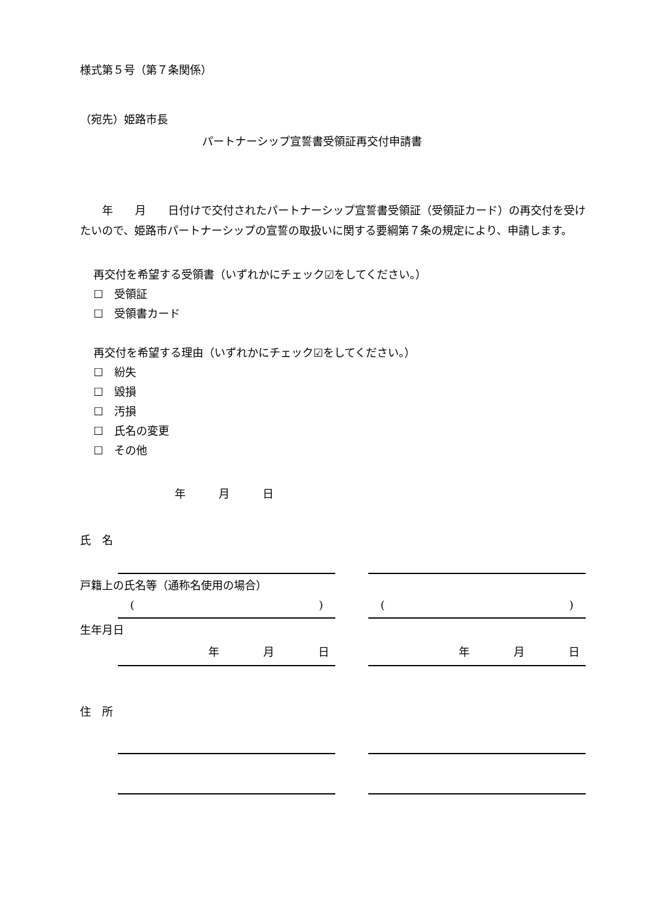様式第５号（第７条関係）
（宛先）姫路市長
パートナーシップ宣誓書受領証再交付申請書
　　年　　月　　日付けで交付されたパートナーシップ宣誓書受領証（受領証カード）の再交付を受けたいので、姫路市パートナーシップの宣誓の取扱いに関する要綱第７条の規定により、申請します。
再交付を希望する受領書（いずれかにチェック☑をしてください。）
☐　受領証
☐　受領書カード
再交付を希望する理由（いずれかにチェック☑をしてください。）
☐　紛失
☐　毀損
☐　汚損
☐　氏名の変更
☐　その他
年　　　月　　　日
氏　名
戸籍上の氏名等（通称名使用の場合）
() ()
生年月日
年　　　　月　　　　日 年　　　　月　　　　日
住　所